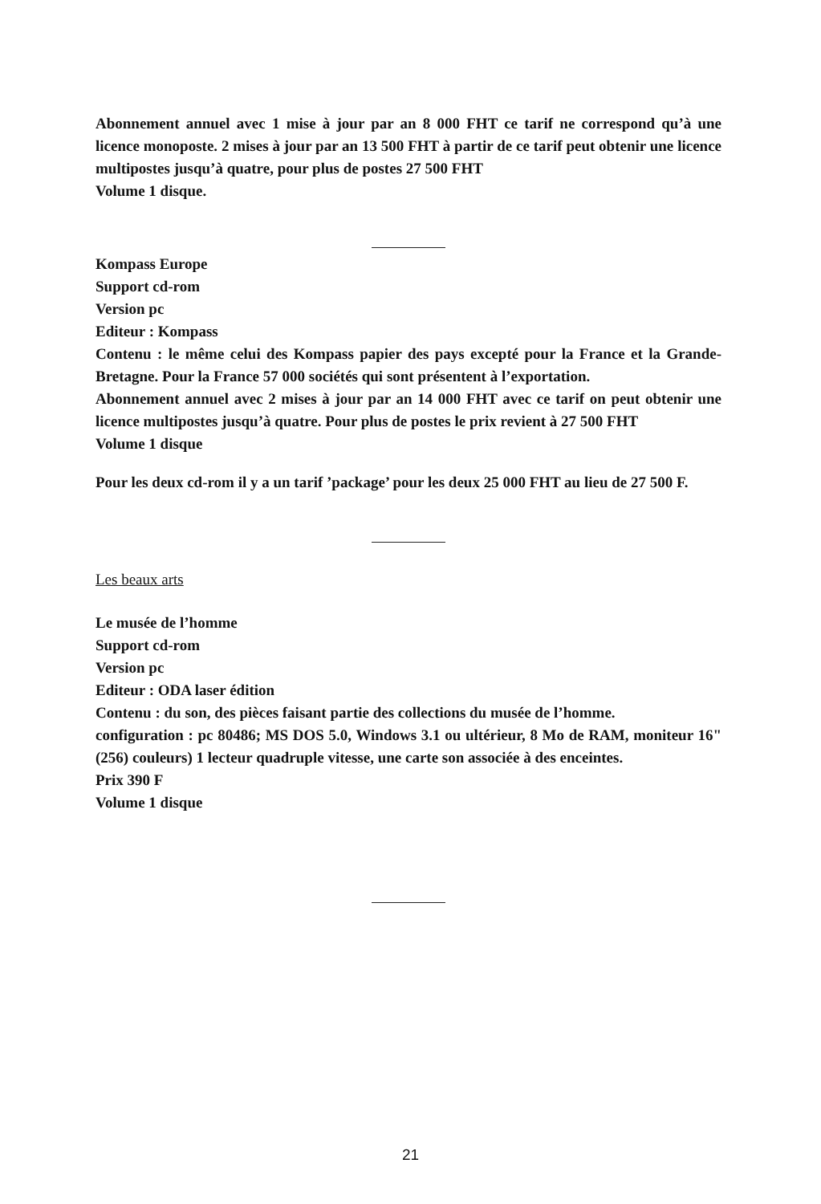Abonnement annuel avec 1 mise à jour par an 8 000 FHT ce tarif ne correspond qu’à une licence monoposte. 2 mises à jour par an 13 500 FHT à partir de ce tarif peut obtenir une licence multipostes jusqu’à quatre, pour plus de postes 27 500 FHT
Volume 1 disque.
Kompass Europe
Support cd-rom
Version pc
Editeur : Kompass
Contenu : le même celui des Kompass papier des pays excepté pour la France et la Grande-Bretagne. Pour la France 57 000 sociétés qui sont présentent à l’exportation.
Abonnement annuel avec 2 mises à jour par an 14 000 FHT avec ce tarif on peut obtenir une licence multipostes jusqu’à quatre. Pour plus de postes le prix revient à 27 500 FHT
Volume 1 disque
Pour les deux cd-rom il y a un tarif ’package’ pour les deux 25 000 FHT au lieu de 27 500 F.
Les beaux arts
Le musée de l’homme
Support cd-rom
Version pc
Editeur : ODA laser édition
Contenu : du son, des pièces faisant partie des collections du musée de l’homme.
configuration : pc 80486; MS DOS 5.0, Windows 3.1 ou ultérieur, 8 Mo de RAM, moniteur 16" (256) couleurs) 1 lecteur quadruple vitesse, une carte son associée à des enceintes.
Prix 390 F
Volume 1 disque
21